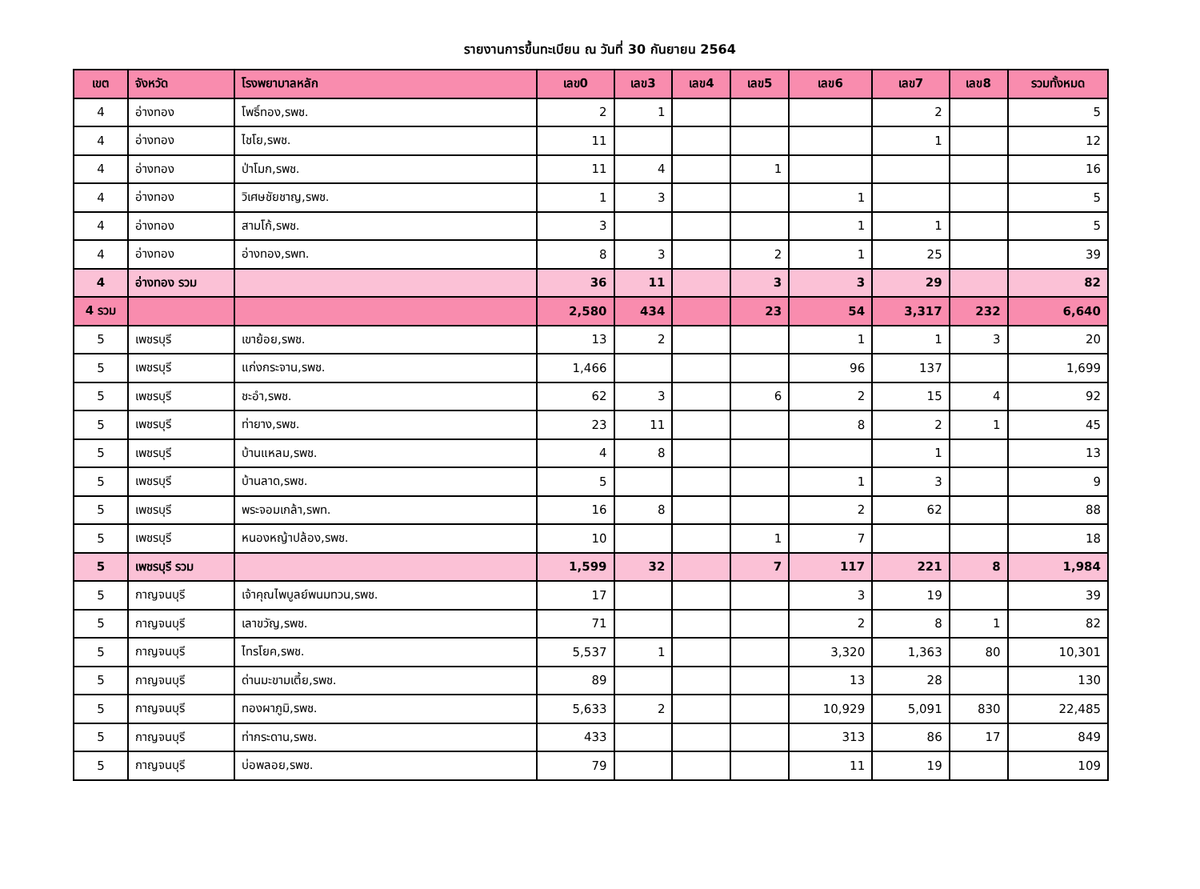รายงานการขึ้นทะเบียน ณ วันที่ 30 กันยายน 2564
| เขต | จังหวัด | โรงพยาบาลหลัก | เลข0 | เลข3 | เลข4 | เลข5 | เลข6 | เลข7 | เลข8 | รวมทั้งหมด |
| --- | --- | --- | --- | --- | --- | --- | --- | --- | --- | --- |
| 4 | อ่างทอง | โพธิ์ทอง,รพช. | 2 | 1 | | | | 2 | | 5 |
| 4 | อ่างทอง | ไชโย,รพช. | 11 | | | | | 1 | | 12 |
| 4 | อ่างทอง | ป่าโมก,รพช. | 11 | 4 | | 1 | | | | 16 |
| 4 | อ่างทอง | วิเศษชัยชาญ,รพช. | 1 | 3 | | | 1 | | | 5 |
| 4 | อ่างทอง | สามโก้,รพช. | 3 | | | | 1 | 1 | | 5 |
| 4 | อ่างทอง | อ่างทอง,รพท. | 8 | 3 | | 2 | 1 | 25 | | 39 |
| 4 | อ่างทอง รวม | | 36 | 11 | | 3 | 3 | 29 | | 82 |
| 4 รวม | | | 2,580 | 434 | | 23 | 54 | 3,317 | 232 | 6,640 |
| 5 | เพชรบุรี | เขาย้อย,รพช. | 13 | 2 | | | 1 | 1 | 3 | 20 |
| 5 | เพชรบุรี | แก่งกระจาน,รพช. | 1,466 | | | | 96 | 137 | | 1,699 |
| 5 | เพชรบุรี | ชะอำ,รพช. | 62 | 3 | | 6 | 2 | 15 | 4 | 92 |
| 5 | เพชรบุรี | ท่ายาง,รพช. | 23 | 11 | | | 8 | 2 | 1 | 45 |
| 5 | เพชรบุรี | บ้านแหลม,รพช. | 4 | 8 | | | | 1 | | 13 |
| 5 | เพชรบุรี | บ้านลาด,รพช. | 5 | | | | 1 | 3 | | 9 |
| 5 | เพชรบุรี | พระจอมเกล้า,รพท. | 16 | 8 | | | 2 | 62 | | 88 |
| 5 | เพชรบุรี | หนองหญ้าปล้อง,รพช. | 10 | | | 1 | 7 | | | 18 |
| 5 | เพชรบุรี รวม | | 1,599 | 32 | | 7 | 117 | 221 | 8 | 1,984 |
| 5 | กาญจนบุรี | เจ้าคุณไพบูลย์พนมทวน,รพช. | 17 | | | | 3 | 19 | | 39 |
| 5 | กาญจนบุรี | เลาขวัญ,รพช. | 71 | | | | 2 | 8 | 1 | 82 |
| 5 | กาญจนบุรี | ไทรโยค,รพช. | 5,537 | 1 | | | 3,320 | 1,363 | 80 | 10,301 |
| 5 | กาญจนบุรี | ด่านมะขามเตี้ย,รพช. | 89 | | | | 13 | 28 | | 130 |
| 5 | กาญจนบุรี | ทองผาภูมิ,รพช. | 5,633 | 2 | | | 10,929 | 5,091 | 830 | 22,485 |
| 5 | กาญจนบุรี | ท่ากระดาน,รพช. | 433 | | | | 313 | 86 | 17 | 849 |
| 5 | กาญจนบุรี | บ่อพลอย,รพช. | 79 | | | | 11 | 19 | | 109 |